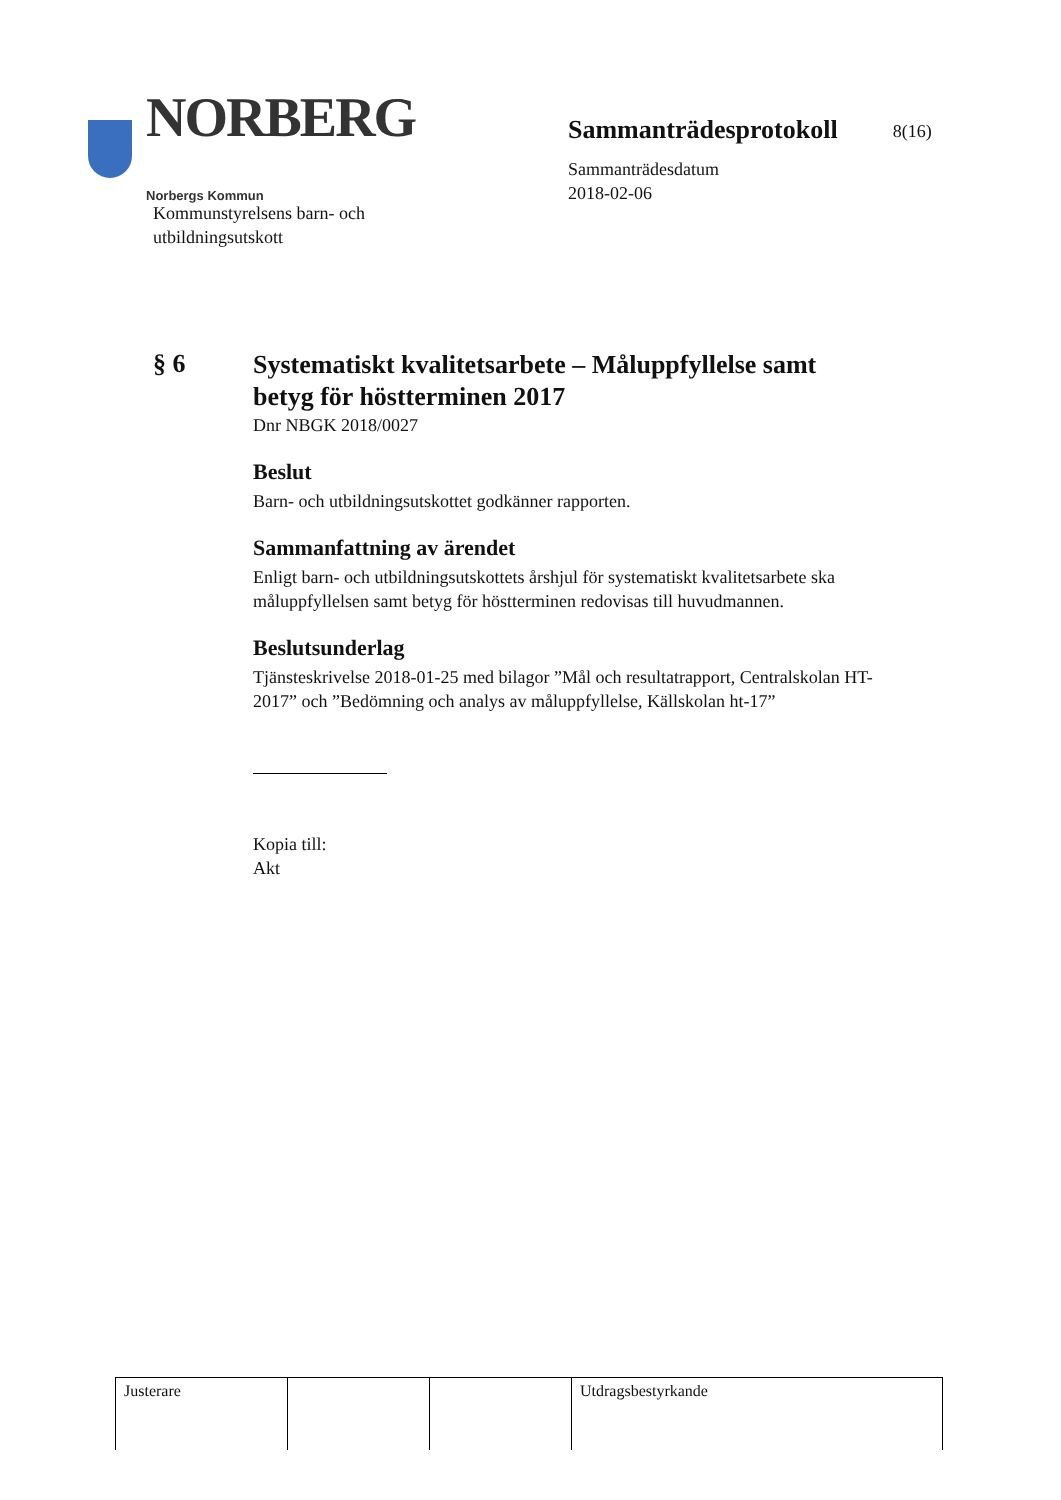NORBERG
Norbergs Kommun
Sammanträdesprotokoll 8(16)
Sammanträdesdatum
2018-02-06
Kommunstyrelsens barn- och
utbildningsutskott
§ 6
Systematiskt kvalitetsarbete – Måluppfyllelse samt betyg för höstterminen 2017
Dnr NBGK 2018/0027
Beslut
Barn- och utbildningsutskottet godkänner rapporten.
Sammanfattning av ärendet
Enligt barn- och utbildningsutskottets årshjul för systematiskt kvalitetsarbete ska måluppfyllelsen samt betyg för höstterminen redovisas till huvudmannen.
Beslutsunderlag
Tjänsteskrivelse 2018-01-25 med bilagor ”Mål och resultatrapport, Centralskolan HT-2017” och ”Bedömning och analys av måluppfyllelse, Källskolan ht-17”
Kopia till:
Akt
| Justerare | | | Utdragsbestyrkande |